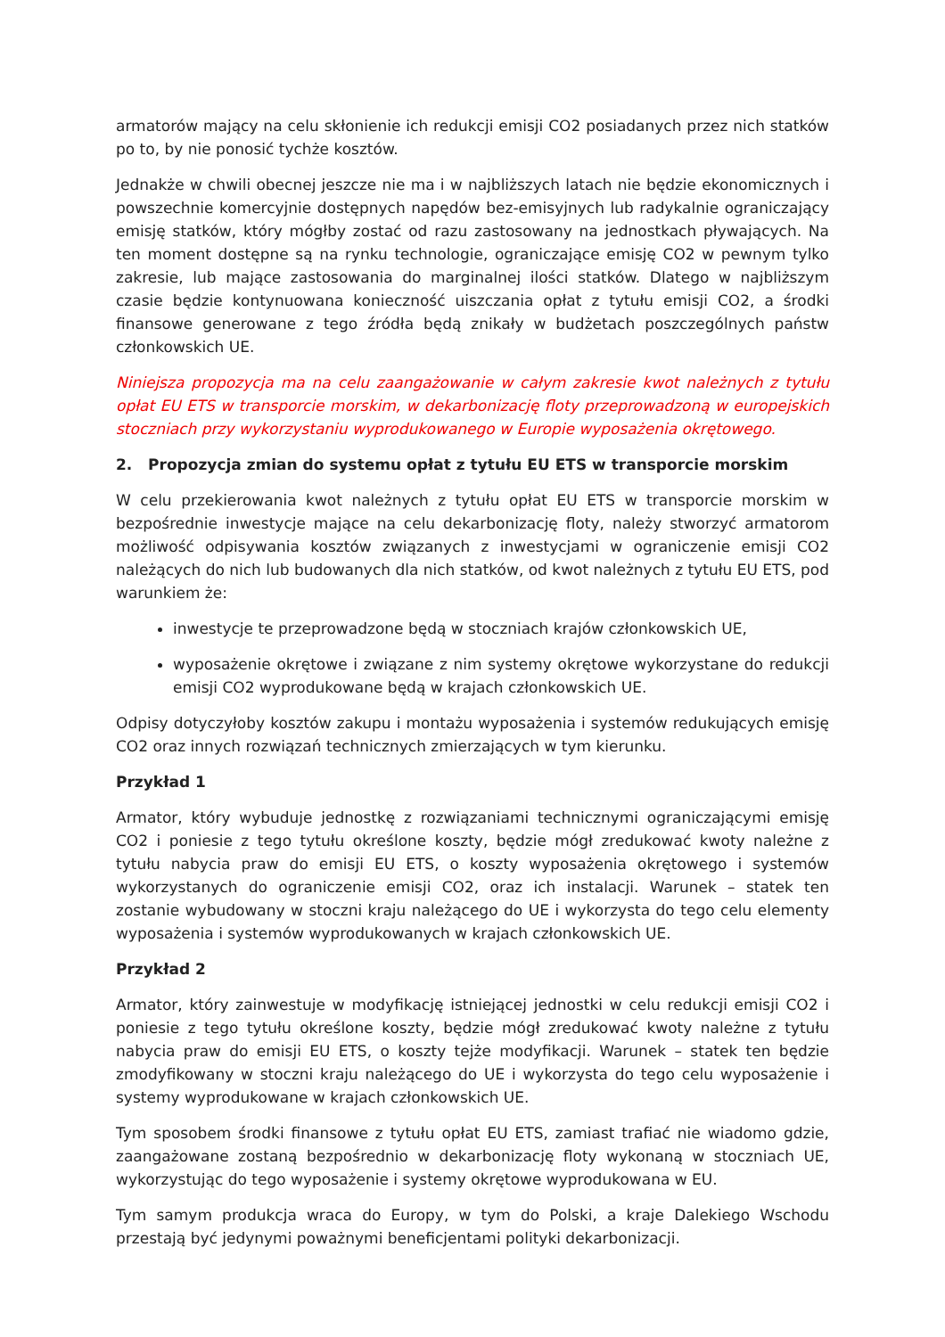armatorów mający na celu skłonienie ich redukcji emisji CO2 posiadanych przez nich statków po to, by nie ponosić tychże kosztów.
Jednakże w chwili obecnej jeszcze nie ma i w najbliższych latach nie będzie ekonomicznych i powszechnie komercyjnie dostępnych napędów bez-emisyjnych lub radykalnie ograniczający emisję statków, który mógłby zostać od razu zastosowany na jednostkach pływających. Na ten moment dostępne są na rynku technologie, ograniczające emisję CO2 w pewnym tylko zakresie, lub mające zastosowania do marginalnej ilości statków. Dlatego w najbliższym czasie będzie kontynuowana konieczność uiszczania opłat z tytułu emisji CO2, a środki finansowe generowane z tego źródła będą znikały w budżetach poszczególnych państw członkowskich UE.
Niniejsza propozycja ma na celu zaangażowanie w całym zakresie kwot należnych z tytułu opłat EU ETS w transporcie morskim, w dekarbonizację floty przeprowadzoną w europejskich stoczniach przy wykorzystaniu wyprodukowanego w Europie wyposażenia okrętowego.
2. Propozycja zmian do systemu opłat z tytułu EU ETS w transporcie morskim
W celu przekierowania kwot należnych z tytułu opłat EU ETS w transporcie morskim w bezpośrednie inwestycje mające na celu dekarbonizację floty, należy stworzyć armatorom możliwość odpisywania kosztów związanych z inwestycjami w ograniczenie emisji CO2 należących do nich lub budowanych dla nich statków, od kwot należnych z tytułu EU ETS, pod warunkiem że:
inwestycje te przeprowadzone będą w stoczniach krajów członkowskich UE,
wyposażenie okrętowe i związane z nim systemy okrętowe wykorzystane do redukcji emisji CO2 wyprodukowane będą w krajach członkowskich UE.
Odpisy dotyczyłoby kosztów zakupu i montażu wyposażenia i systemów redukujących emisję CO2 oraz innych rozwiązań technicznych zmierzających w tym kierunku.
Przykład 1
Armator, który wybuduje jednostkę z rozwiązaniami technicznymi ograniczającymi emisję CO2 i poniesie z tego tytułu określone koszty, będzie mógł zredukować kwoty należne z tytułu nabycia praw do emisji EU ETS, o koszty wyposażenia okrętowego i systemów wykorzystanych do ograniczenie emisji CO2, oraz ich instalacji. Warunek – statek ten zostanie wybudowany w stoczni kraju należącego do UE i wykorzysta do tego celu elementy wyposażenia i systemów wyprodukowanych w krajach członkowskich UE.
Przykład 2
Armator, który zainwestuje w modyfikację istniejącej jednostki w celu redukcji emisji CO2 i poniesie z tego tytułu określone koszty, będzie mógł zredukować kwoty należne z tytułu nabycia praw do emisji EU ETS, o koszty tejże modyfikacji. Warunek – statek ten będzie zmodyfikowany w stoczni kraju należącego do UE i wykorzysta do tego celu wyposażenie i systemy wyprodukowane w krajach członkowskich UE.
Tym sposobem środki finansowe z tytułu opłat EU ETS, zamiast trafiać nie wiadomo gdzie, zaangażowane zostaną bezpośrednio w dekarbonizację floty wykonaną w stoczniach UE, wykorzystując do tego wyposażenie i systemy okrętowe wyprodukowana w EU.
Tym samym produkcja wraca do Europy, w tym do Polski, a kraje Dalekiego Wschodu przestają być jedynymi poważnymi beneficjentami polityki dekarbonizacji.